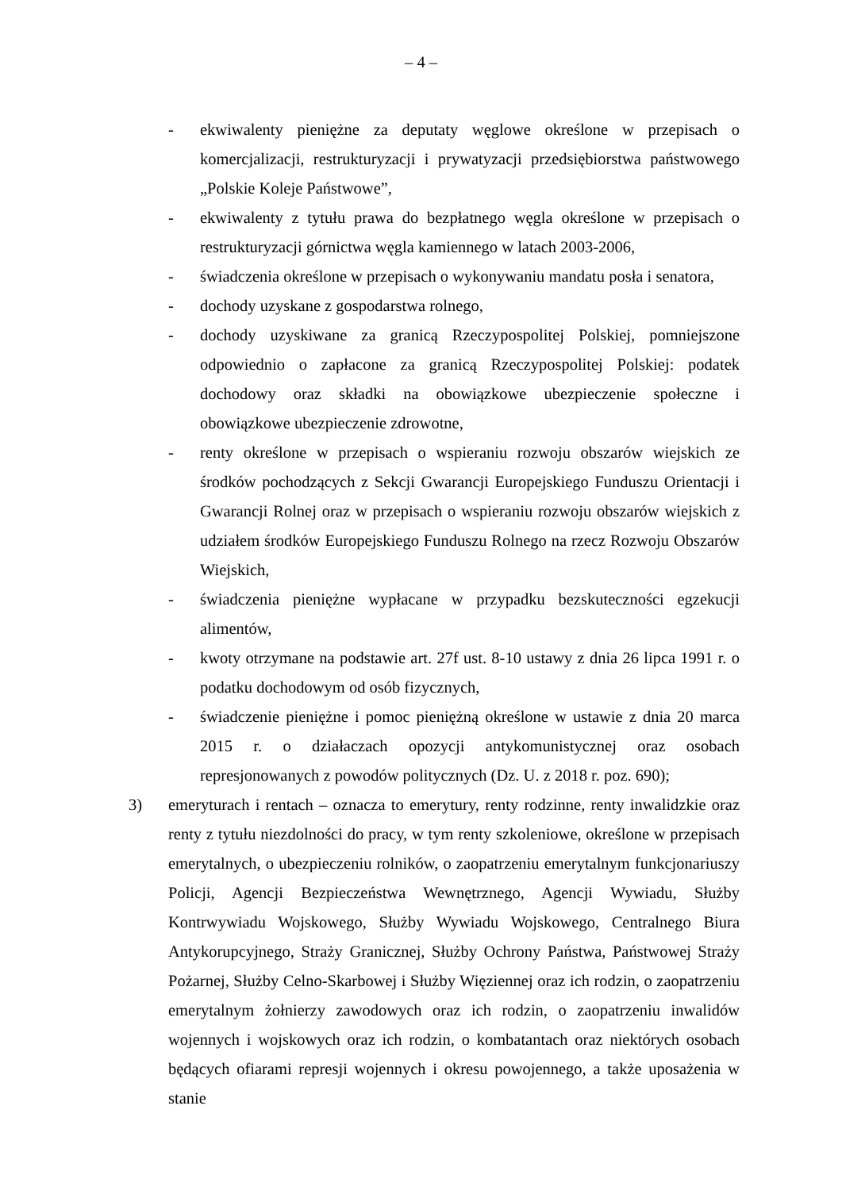– 4 –
- ekwiwalenty pieniężne za deputaty węglowe określone w przepisach o komercjalizacji, restrukturyzacji i prywatyzacji przedsiębiorstwa państwowego „Polskie Koleje Państwowe”,
- ekwiwalenty z tytułu prawa do bezpłatnego węgla określone w przepisach o restrukturyzacji górnictwa węgla kamiennego w latach 2003-2006,
- świadczenia określone w przepisach o wykonywaniu mandatu posła i senatora,
- dochody uzyskane z gospodarstwa rolnego,
- dochody uzyskiwane za granicą Rzeczypospolitej Polskiej, pomniejszone odpowiednio o zapłacone za granicą Rzeczypospolitej Polskiej: podatek dochodowy oraz składki na obowiązkowe ubezpieczenie społeczne i obowiązkowe ubezpieczenie zdrowotne,
- renty określone w przepisach o wspieraniu rozwoju obszarów wiejskich ze środków pochodzących z Sekcji Gwarancji Europejskiego Funduszu Orientacji i Gwarancji Rolnej oraz w przepisach o wspieraniu rozwoju obszarów wiejskich z udziałem środków Europejskiego Funduszu Rolnego na rzecz Rozwoju Obszarów Wiejskich,
- świadczenia pieniężne wypłacane w przypadku bezskuteczności egzekucji alimentów,
- kwoty otrzymane na podstawie art. 27f ust. 8-10 ustawy z dnia 26 lipca 1991 r. o podatku dochodowym od osób fizycznych,
- świadczenie pieniężne i pomoc pieniężną określone w ustawie z dnia 20 marca 2015 r. o działaczach opozycji antykomunistycznej oraz osobach represjonowanych z powodów politycznych (Dz. U. z 2018 r. poz. 690);
3) emeryturach i rentach – oznacza to emerytury, renty rodzinne, renty inwalidzkie oraz renty z tytułu niezdolności do pracy, w tym renty szkoleniowe, określone w przepisach emerytalnych, o ubezpieczeniu rolników, o zaopatrzeniu emerytalnym funkcjonariuszy Policji, Agencji Bezpieczeństwa Wewnętrznego, Agencji Wywiadu, Służby Kontrwywiadu Wojskowego, Służby Wywiadu Wojskowego, Centralnego Biura Antykorupcyjnego, Straży Granicznej, Służby Ochrony Państwa, Państwowej Straży Pożarnej, Służby Celno-Skarbowej i Służby Więziennej oraz ich rodzin, o zaopatrzeniu emerytalnym żołnierzy zawodowych oraz ich rodzin, o zaopatrzeniu inwalidów wojennych i wojskowych oraz ich rodzin, o kombatantach oraz niektórych osobach będących ofiarami represji wojennych i okresu powojennego, a także uposażenia w stanie